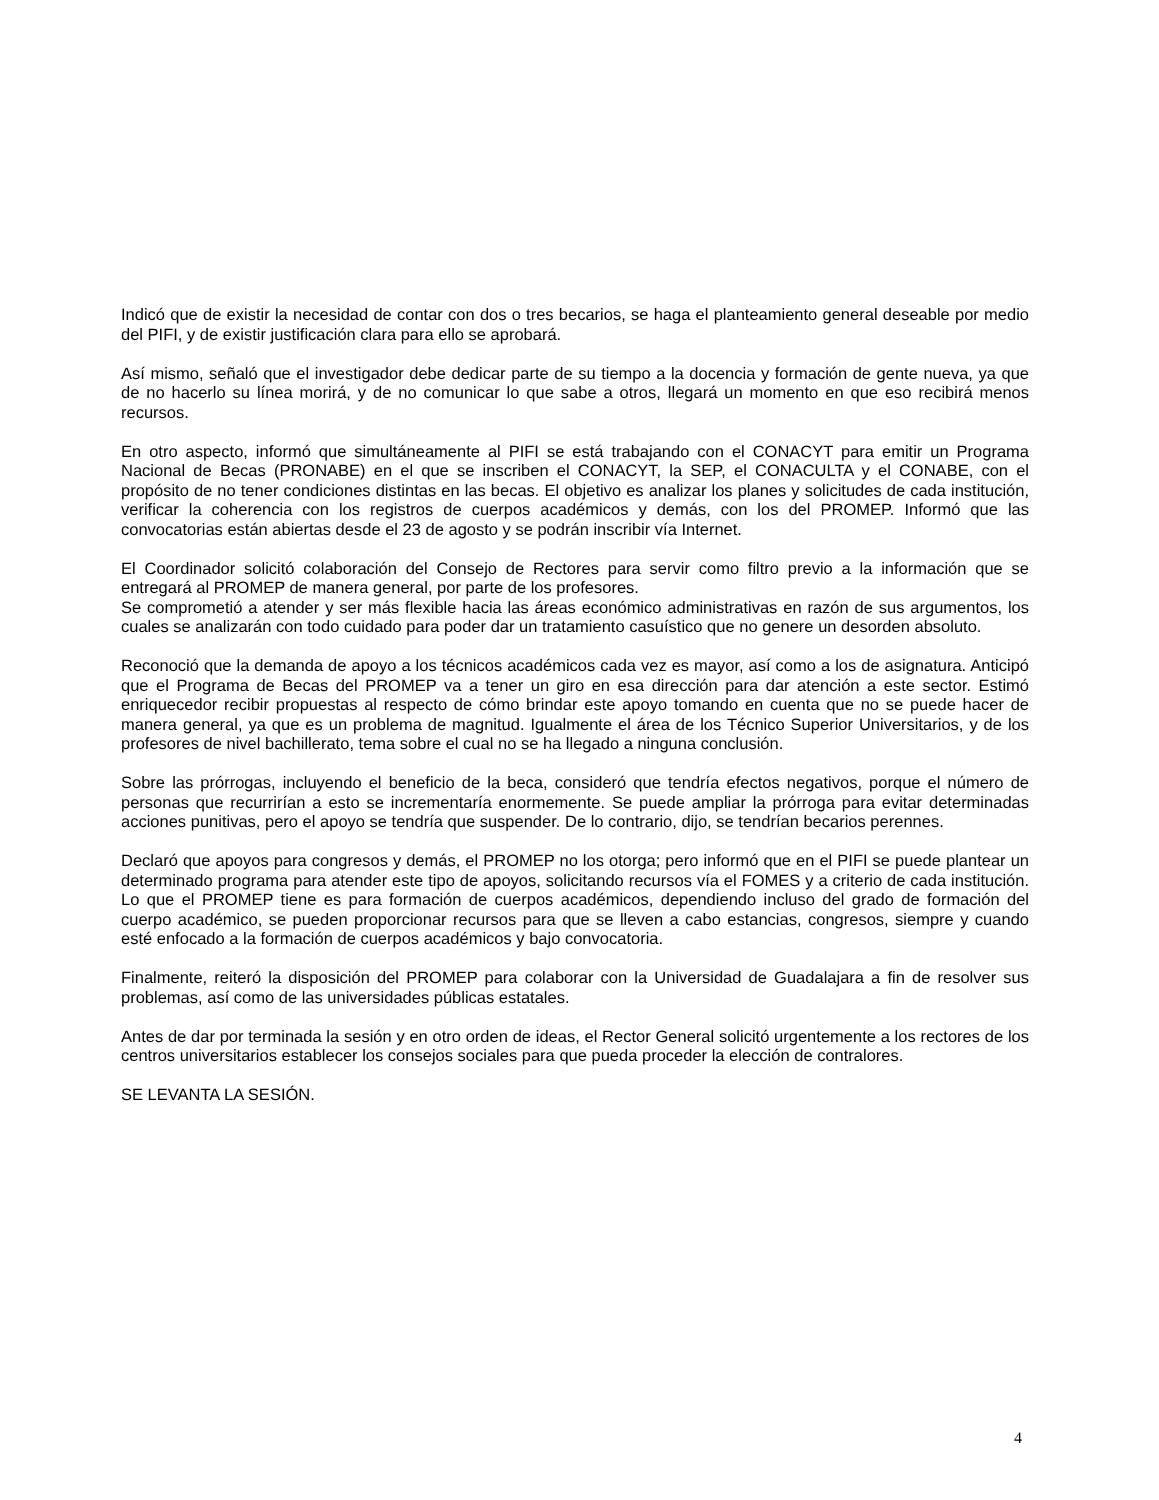Indicó que de existir la necesidad de contar con dos o tres becarios, se haga el planteamiento general deseable por medio del PIFI, y de existir justificación clara para ello se aprobará.
Así mismo, señaló que el investigador debe dedicar parte de su tiempo a la docencia y formación de gente nueva, ya que de no hacerlo su línea morirá, y de no comunicar lo que sabe a otros, llegará un momento en que eso recibirá menos recursos.
En otro aspecto, informó que simultáneamente al PIFI se está trabajando con el CONACYT para emitir un Programa Nacional de Becas (PRONABE) en el que se inscriben el CONACYT, la SEP, el CONACULTA y el CONABE, con el propósito de no tener condiciones distintas en las becas. El objetivo es analizar los planes y solicitudes de cada institución, verificar la coherencia con los registros de cuerpos académicos y demás, con los del PROMEP. Informó que las convocatorias están abiertas desde el 23 de agosto y se podrán inscribir vía Internet.
El Coordinador solicitó colaboración del Consejo de Rectores para servir como filtro previo a la información que se entregará al PROMEP de manera general, por parte de los profesores.
Se comprometió a atender y ser más flexible hacia las áreas económico administrativas en razón de sus argumentos, los cuales se analizarán con todo cuidado para poder dar un tratamiento casuístico que no genere un desorden absoluto.
Reconoció que la demanda de apoyo a los técnicos académicos cada vez es mayor, así como a los de asignatura. Anticipó que el Programa de Becas del PROMEP va a tener un giro en esa dirección para dar atención a este sector. Estimó enriquecedor recibir propuestas al respecto de cómo brindar este apoyo tomando en cuenta que no se puede hacer de manera general, ya que es un problema de magnitud. Igualmente el área de los Técnico Superior Universitarios, y de los profesores de nivel bachillerato, tema sobre el cual no se ha llegado a ninguna conclusión.
Sobre las prórrogas, incluyendo el beneficio de la beca, consideró que tendría efectos negativos, porque el número de personas que recurrirían a esto se incrementaría enormemente. Se puede ampliar la prórroga para evitar determinadas acciones punitivas, pero el apoyo se tendría que suspender. De lo contrario, dijo, se tendrían becarios perennes.
Declaró que apoyos para congresos y demás, el PROMEP no los otorga; pero informó que en el PIFI se puede plantear un determinado programa para atender este tipo de apoyos, solicitando recursos vía el FOMES y a criterio de cada institución. Lo que el PROMEP tiene es para formación de cuerpos académicos, dependiendo incluso del grado de formación del cuerpo académico, se pueden proporcionar recursos para que se lleven a cabo estancias, congresos, siempre y cuando esté enfocado a la formación de cuerpos académicos y bajo convocatoria.
Finalmente, reiteró la disposición del PROMEP para colaborar con la Universidad de Guadalajara a fin de resolver sus problemas, así como de las universidades públicas estatales.
Antes de dar por terminada la sesión y en otro orden de ideas, el Rector General solicitó urgentemente a los rectores de los centros universitarios establecer los consejos sociales para que pueda proceder la elección de contralores.
SE LEVANTA LA SESIÓN.
4